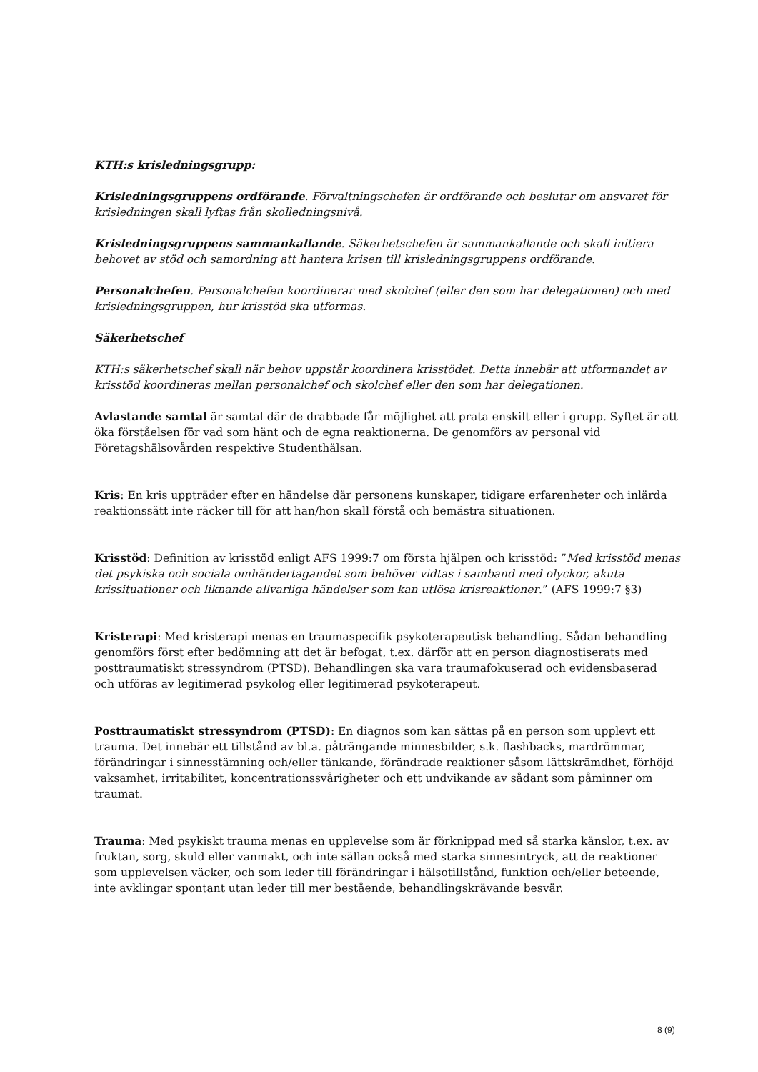KTH:s krisledningsgrupp:
Krisledningsgruppens ordförande. Förvaltningschefen är ordförande och beslutar om ansvaret för krisledningen skall lyftas från skolledningsnivå.
Krisledningsgruppens sammankallande. Säkerhetschefen är sammankallande och skall initiera behovet av stöd och samordning att hantera krisen till krisledningsgruppens ordförande.
Personalchefen. Personalchefen koordinerar med skolchef (eller den som har delegationen) och med krisledningsgruppen, hur krisstöd ska utformas.
Säkerhetschef
KTH:s säkerhetschef skall när behov uppstår koordinera krisstödet. Detta innebär att utformandet av krisstöd koordineras mellan personalchef och skolchef eller den som har delegationen.
Avlastande samtal är samtal där de drabbade får möjlighet att prata enskilt eller i grupp. Syftet är att öka förståelsen för vad som hänt och de egna reaktionerna. De genomförs av personal vid Företagshälsovården respektive Studenthälsan.
Kris: En kris uppträder efter en händelse där personens kunskaper, tidigare erfarenheter och inlärda reaktionssätt inte räcker till för att han/hon skall förstå och bemästra situationen.
Krisstöd: Definition av krisstöd enligt AFS 1999:7 om första hjälpen och krisstöd: ”Med krisstöd menas det psykiska och sociala omhändertagandet som behöver vidtas i samband med olyckor, akuta krissituationer och liknande allvarliga händelser som kan utlösa krisreaktioner.” (AFS 1999:7 §3)
Kristerapi: Med kristerapi menas en traumaspecifik psykoterapeutisk behandling. Sådan behandling genomförs först efter bedömning att det är befogat, t.ex. därför att en person diagnostiserats med posttraumatiskt stressyndrom (PTSD). Behandlingen ska vara traumafokuserad och evidensbaserad och utföras av legitimerad psykolog eller legitimerad psykoterapeut.
Posttraumatiskt stressyndrom (PTSD): En diagnos som kan sättas på en person som upplevt ett trauma. Det innebär ett tillstånd av bl.a. påträngande minnesbilder, s.k. flashbacks, mardrömmar, förändringar i sinnesstämning och/eller tänkande, förändrade reaktioner såsom lättskrämdhet, förhöjd vaksamhet, irritabilitet, koncentrationssvårigheter och ett undvikande av sådant som påminner om traumat.
Trauma: Med psykiskt trauma menas en upplevelse som är förknippad med så starka känslor, t.ex. av fruktan, sorg, skuld eller vanmakt, och inte sällan också med starka sinnesintryck, att de reaktioner som upplevelsen väcker, och som leder till förändringar i hälsotillstånd, funktion och/eller beteende, inte avklingar spontant utan leder till mer bestående, behandlingskrävande besvär.
8 (9)